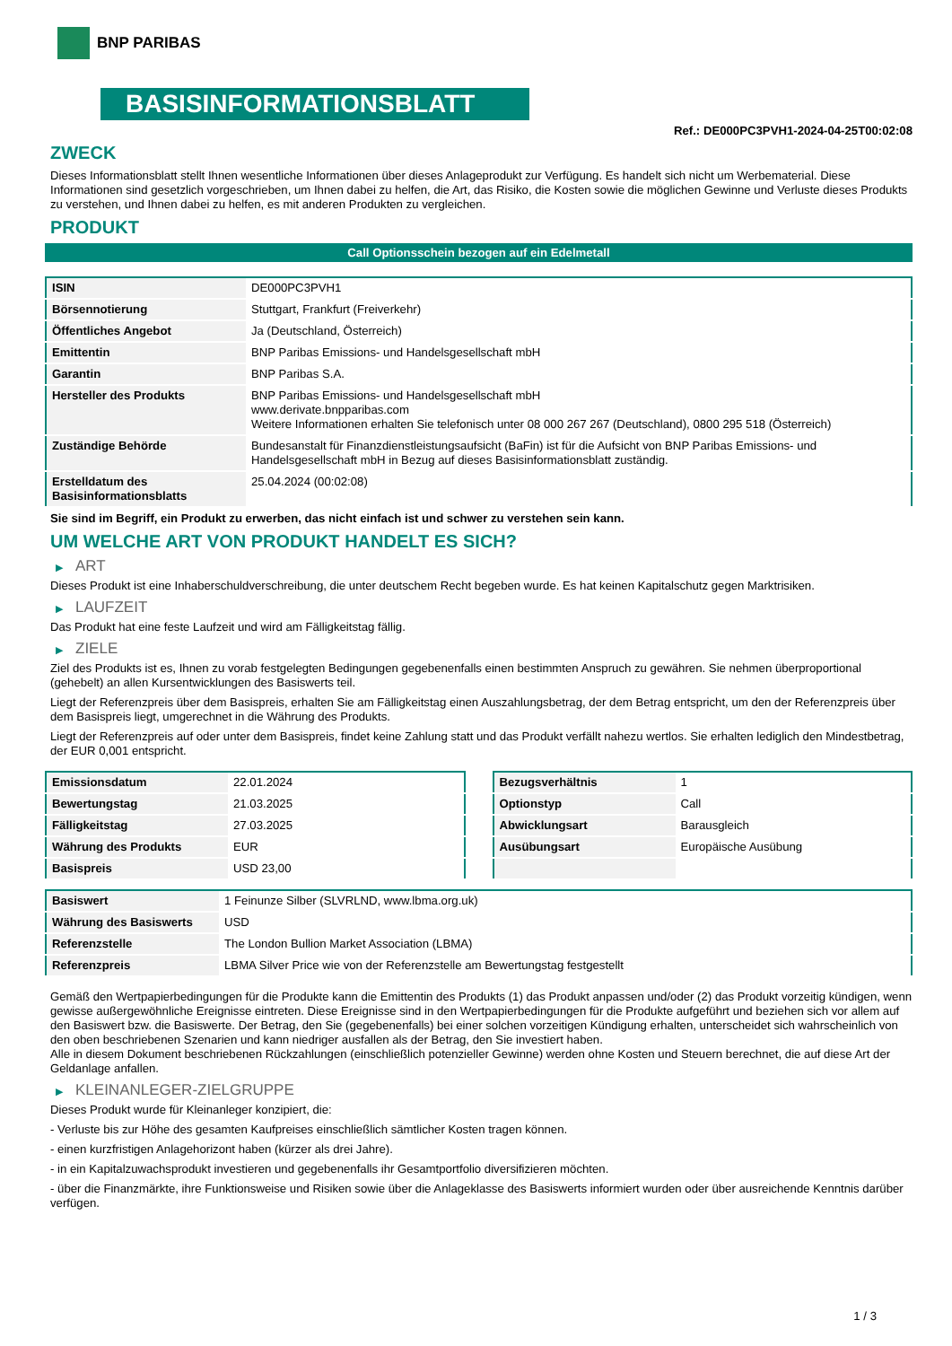BNP PARIBAS
BASISINFORMATIONSBLATT
Ref.: DE000PC3PVH1-2024-04-25T00:02:08
ZWECK
Dieses Informationsblatt stellt Ihnen wesentliche Informationen über dieses Anlageprodukt zur Verfügung. Es handelt sich nicht um Werbematerial. Diese Informationen sind gesetzlich vorgeschrieben, um Ihnen dabei zu helfen, die Art, das Risiko, die Kosten sowie die möglichen Gewinne und Verluste dieses Produkts zu verstehen, und Ihnen dabei zu helfen, es mit anderen Produkten zu vergleichen.
PRODUKT
Call Optionsschein bezogen auf ein Edelmetall
| ISIN | DE000PC3PVH1 |
| Börsennotierung | Stuttgart, Frankfurt (Freiverkehr) |
| Öffentliches Angebot | Ja (Deutschland, Österreich) |
| Emittentin | BNP Paribas Emissions- und Handelsgesellschaft mbH |
| Garantin | BNP Paribas S.A. |
| Hersteller des Produkts | BNP Paribas Emissions- und Handelsgesellschaft mbH www.derivate.bnpparibas.com Weitere Informationen erhalten Sie telefonisch unter 08 000 267 267 (Deutschland), 0800 295 518 (Österreich) |
| Zuständige Behörde | Bundesanstalt für Finanzdienstleistungsaufsicht (BaFin) ist für die Aufsicht von BNP Paribas Emissions- und Handelsgesellschaft mbH in Bezug auf dieses Basisinformationsblatt zuständig. |
| Erstelldatum des Basisinformationsblatts | 25.04.2024 (00:02:08) |
Sie sind im Begriff, ein Produkt zu erwerben, das nicht einfach ist und schwer zu verstehen sein kann.
UM WELCHE ART VON PRODUKT HANDELT ES SICH?
▶ ART
Dieses Produkt ist eine Inhaberschuldverschreibung, die unter deutschem Recht begeben wurde. Es hat keinen Kapitalschutz gegen Marktrisiken.
▶ LAUFZEIT
Das Produkt hat eine feste Laufzeit und wird am Fälligkeitstag fällig.
▶ ZIELE
Ziel des Produkts ist es, Ihnen zu vorab festgelegten Bedingungen gegebenenfalls einen bestimmten Anspruch zu gewähren. Sie nehmen überproportional (gehebelt) an allen Kursentwicklungen des Basiswerts teil.
Liegt der Referenzpreis über dem Basispreis, erhalten Sie am Fälligkeitstag einen Auszahlungsbetrag, der dem Betrag entspricht, um den der Referenzpreis über dem Basispreis liegt, umgerechnet in die Währung des Produkts.
Liegt der Referenzpreis auf oder unter dem Basispreis, findet keine Zahlung statt und das Produkt verfällt nahezu wertlos. Sie erhalten lediglich den Mindestbetrag, der EUR 0,001 entspricht.
| Emissionsdatum | 22.01.2024 |
| Bewertungstag | 21.03.2025 |
| Fälligkeitstag | 27.03.2025 |
| Währung des Produkts | EUR |
| Basispreis | USD 23,00 |
| Bezugsverhältnis | 1 |
| Optionstyp | Call |
| Abwicklungsart | Barausgleich |
| Ausübungsart | Europäische Ausübung |
| Basiswert | 1 Feinunze Silber (SLVRLND, www.lbma.org.uk) |
| Währung des Basiswerts | USD |
| Referenzstelle | The London Bullion Market Association (LBMA) |
| Referenzpreis | LBMA Silver Price wie von der Referenzstelle am Bewertungstag festgestellt |
Gemäß den Wertpapierbedingungen für die Produkte kann die Emittentin des Produkts (1) das Produkt anpassen und/oder (2) das Produkt vorzeitig kündigen, wenn gewisse außergewöhnliche Ereignisse eintreten. Diese Ereignisse sind in den Wertpapierbedingungen für die Produkte aufgeführt und beziehen sich vor allem auf den Basiswert bzw. die Basiswerte. Der Betrag, den Sie (gegebenenfalls) bei einer solchen vorzeitigen Kündigung erhalten, unterscheidet sich wahrscheinlich von den oben beschriebenen Szenarien und kann niedriger ausfallen als der Betrag, den Sie investiert haben.
Alle in diesem Dokument beschriebenen Rückzahlungen (einschließlich potenzieller Gewinne) werden ohne Kosten und Steuern berechnet, die auf diese Art der Geldanlage anfallen.
▶ KLEINANLEGER-ZIELGRUPPE
Dieses Produkt wurde für Kleinanleger konzipiert, die:
- Verluste bis zur Höhe des gesamten Kaufpreises einschließlich sämtlicher Kosten tragen können.
- einen kurzfristigen Anlagehorizont haben (kürzer als drei Jahre).
- in ein Kapitalzuwachsprodukt investieren und gegebenenfalls ihr Gesamtportfolio diversifizieren möchten.
- über die Finanzmärkte, ihre Funktionsweise und Risiken sowie über die Anlageklasse des Basiswerts informiert wurden oder über ausreichende Kenntnis darüber verfügen.
1 / 3